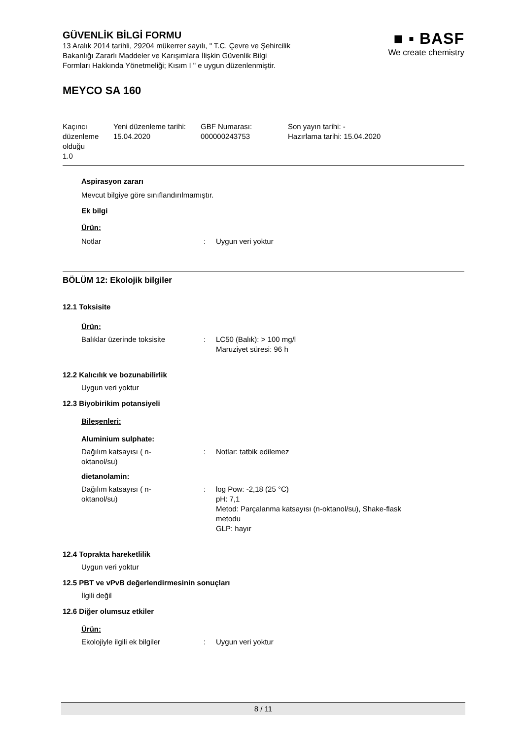GÜVENLİK BİLGİ FORMU
13 Aralık 2014 tarihli, 29204 mükerrer sayılı, " T.C. Çevre ve Şehircilik
Bakanlığı Zararlı Maddeler ve Karışımlara İlişkin Güvenlik Bilgi
Formları Hakkında Yönetmeliği; Kısım I " e uygun düzenlenmiştir.
■ ▪ BASF
We create chemistry
MEYCO SA 160
Kaçıncı düzenleme olduğu
1.0
Yeni düzenleme tarihi:
15.04.2020
GBF Numarası:
000000243753
Son yayın tarihi: -
Hazırlama tarihi: 15.04.2020
Aspirasyon zararı
Mevcut bilgiye göre sınıflandırılmamıştır.
Ek bilgi
Ürün:
Notlar : Uygun veri yoktur
BÖLÜM 12: Ekolojik bilgiler
12.1 Toksisite
Ürün:
Balıklar üzerinde toksisite : LC50 (Balık): > 100 mg/l
Maruziyet süresi: 96 h
12.2 Kalıcılık ve bozunabilirlik
Uygun veri yoktur
12.3 Biyobirikim potansiyeli
Bileşenleri:
Aluminium sulphate:
Dağılım katsayısı ( n-
oktanol/su)
: Notlar: tatbik edilemez
dietanolamin:
Dağılım katsayısı ( n-
oktanol/su)
: log Pow: -2,18 (25 °C)
pH: 7,1
Metod: Parçalanma katsayısı (n-oktanol/su), Shake-flask
metodu
GLP: hayır
12.4 Toprakta hareketlilik
Uygun veri yoktur
12.5 PBT ve vPvB değerlendirmesinin sonuçları
İlgili değil
12.6 Diğer olumsuz etkiler
Ürün:
Ekolojiyle ilgili ek bilgiler
: Uygun veri yoktur
8 / 11